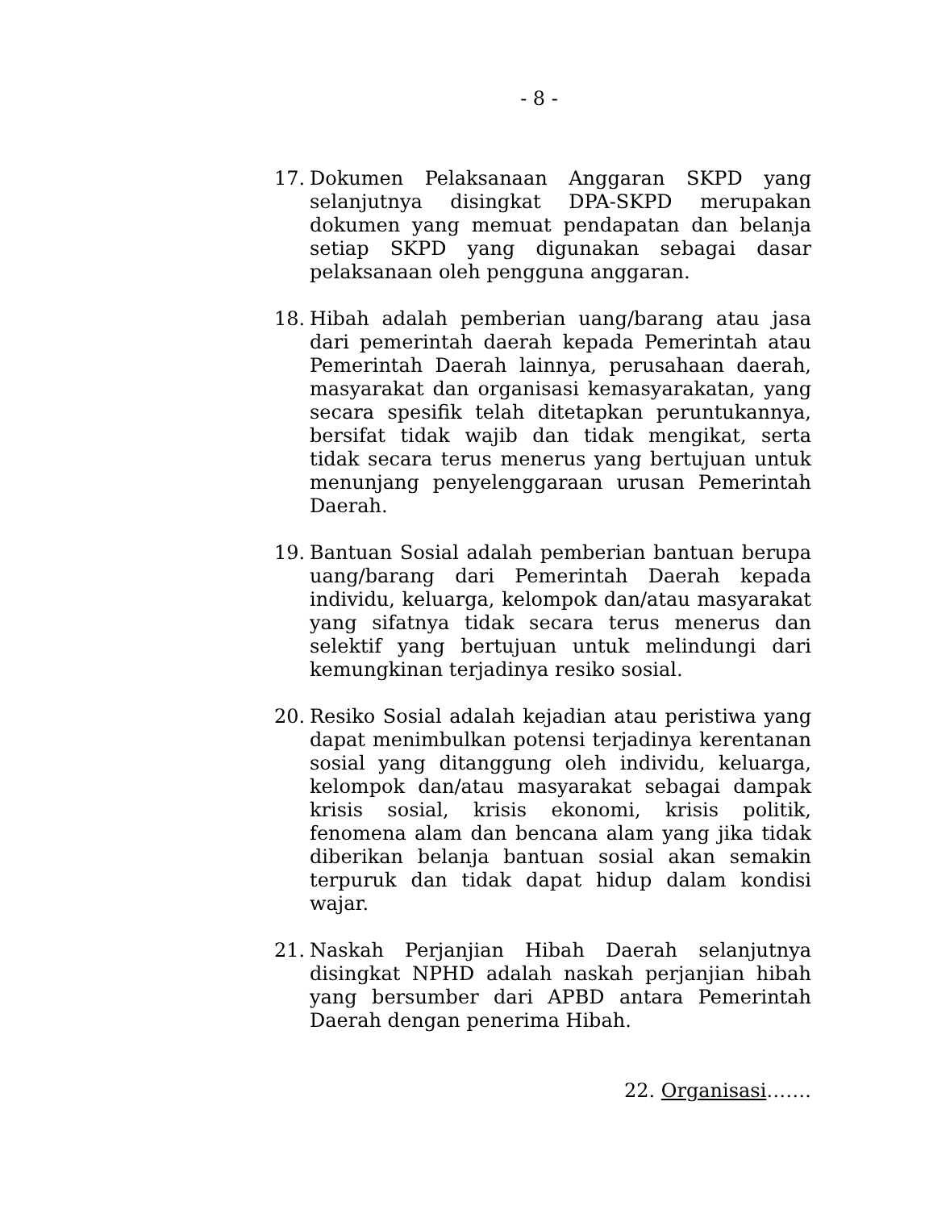- 8 -
17. Dokumen Pelaksanaan Anggaran SKPD yang selanjutnya disingkat DPA-SKPD merupakan dokumen yang memuat pendapatan dan belanja setiap SKPD yang digunakan sebagai dasar pelaksanaan oleh pengguna anggaran.
18. Hibah adalah pemberian uang/barang atau jasa dari pemerintah daerah kepada Pemerintah atau Pemerintah Daerah lainnya, perusahaan daerah, masyarakat dan organisasi kemasyarakatan, yang secara spesifik telah ditetapkan peruntukannya, bersifat tidak wajib dan tidak mengikat, serta tidak secara terus menerus yang bertujuan untuk menunjang penyelenggaraan urusan Pemerintah Daerah.
19. Bantuan Sosial adalah pemberian bantuan berupa uang/barang dari Pemerintah Daerah kepada individu, keluarga, kelompok dan/atau masyarakat yang sifatnya tidak secara terus menerus dan selektif yang bertujuan untuk melindungi dari kemungkinan terjadinya resiko sosial.
20. Resiko Sosial adalah kejadian atau peristiwa yang dapat menimbulkan potensi terjadinya kerentanan sosial yang ditanggung oleh individu, keluarga, kelompok dan/atau masyarakat sebagai dampak krisis sosial, krisis ekonomi, krisis politik, fenomena alam dan bencana alam yang jika tidak diberikan belanja bantuan sosial akan semakin terpuruk dan tidak dapat hidup dalam kondisi wajar.
21. Naskah Perjanjian Hibah Daerah selanjutnya disingkat NPHD adalah naskah perjanjian hibah yang bersumber dari APBD antara Pemerintah Daerah dengan penerima Hibah.
22. Organisasi…….